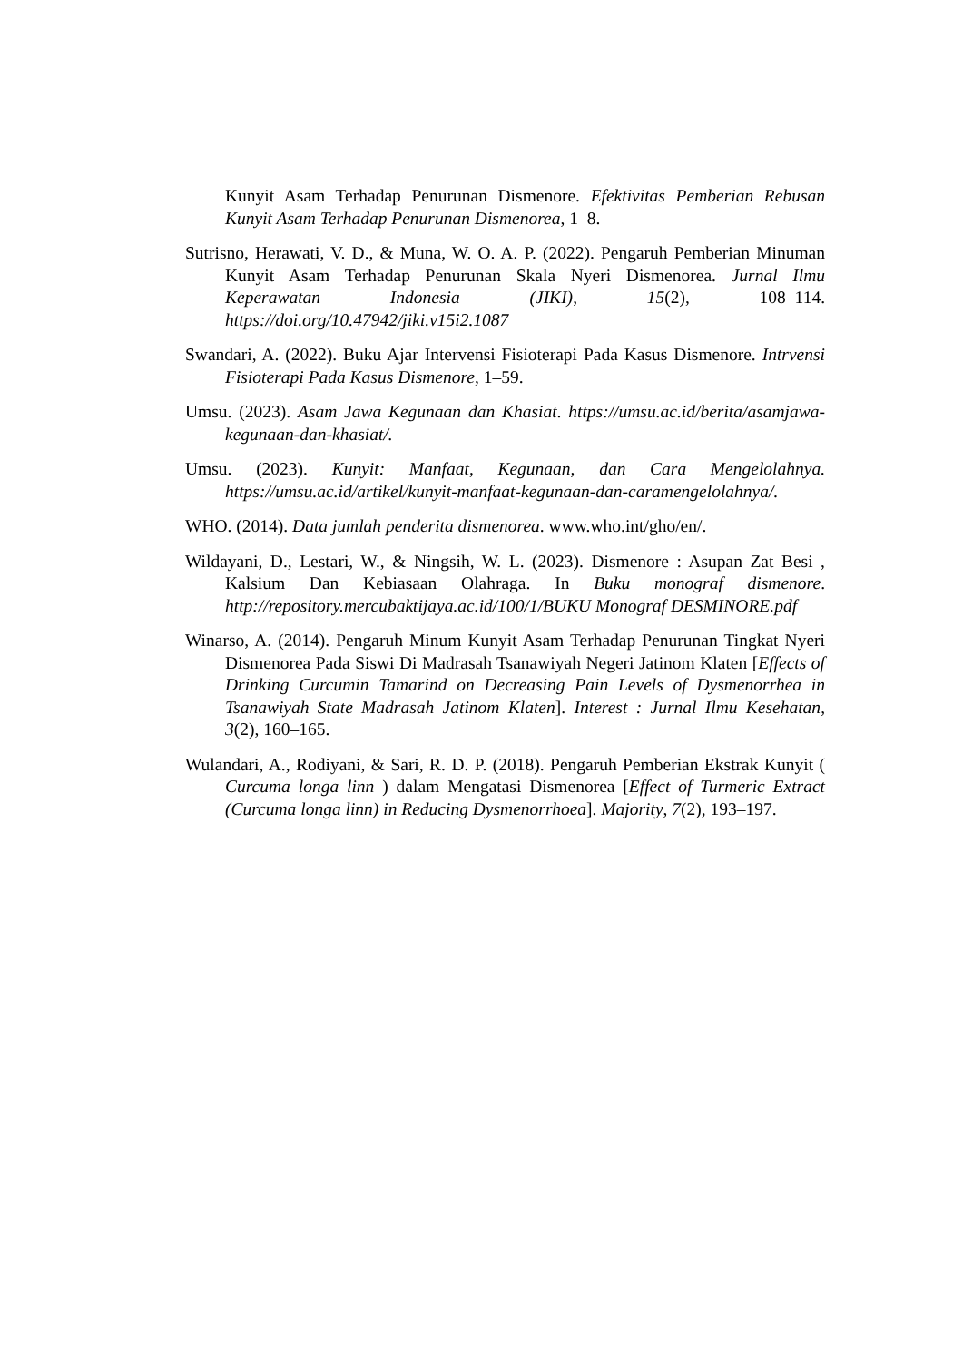Kunyit Asam Terhadap Penurunan Dismenore. Efektivitas Pemberian Rebusan Kunyit Asam Terhadap Penurunan Dismenorea, 1–8.
Sutrisno, Herawati, V. D., & Muna, W. O. A. P. (2022). Pengaruh Pemberian Minuman Kunyit Asam Terhadap Penurunan Skala Nyeri Dismenorea. Jurnal Ilmu Keperawatan Indonesia (JIKI), 15(2), 108–114. https://doi.org/10.47942/jiki.v15i2.1087
Swandari, A. (2022). Buku Ajar Intervensi Fisioterapi Pada Kasus Dismenore. Intrvensi Fisioterapi Pada Kasus Dismenore, 1–59.
Umsu. (2023). Asam Jawa Kegunaan dan Khasiat. https://umsu.ac.id/berita/asamjawa-kegunaan-dan-khasiat/.
Umsu. (2023). Kunyit: Manfaat, Kegunaan, dan Cara Mengelolahnya. https://umsu.ac.id/artikel/kunyit-manfaat-kegunaan-dan-caramengelolahnya/.
WHO. (2014). Data jumlah penderita dismenorea. www.who.int/gho/en/.
Wildayani, D., Lestari, W., & Ningsih, W. L. (2023). Dismenore : Asupan Zat Besi , Kalsium Dan Kebiasaan Olahraga. In Buku monograf dismenore. http://repository.mercubaktijaya.ac.id/100/1/BUKU Monograf DESMINORE.pdf
Winarso, A. (2014). Pengaruh Minum Kunyit Asam Terhadap Penurunan Tingkat Nyeri Dismenorea Pada Siswi Di Madrasah Tsanawiyah Negeri Jatinom Klaten [Effects of Drinking Curcumin Tamarind on Decreasing Pain Levels of Dysmenorrhea in Tsanawiyah State Madrasah Jatinom Klaten]. Interest : Jurnal Ilmu Kesehatan, 3(2), 160–165.
Wulandari, A., Rodiyani, & Sari, R. D. P. (2018). Pengaruh Pemberian Ekstrak Kunyit ( Curcuma longa linn ) dalam Mengatasi Dismenorea [Effect of Turmeric Extract (Curcuma longa linn) in Reducing Dysmenorrhoea]. Majority, 7(2), 193–197.